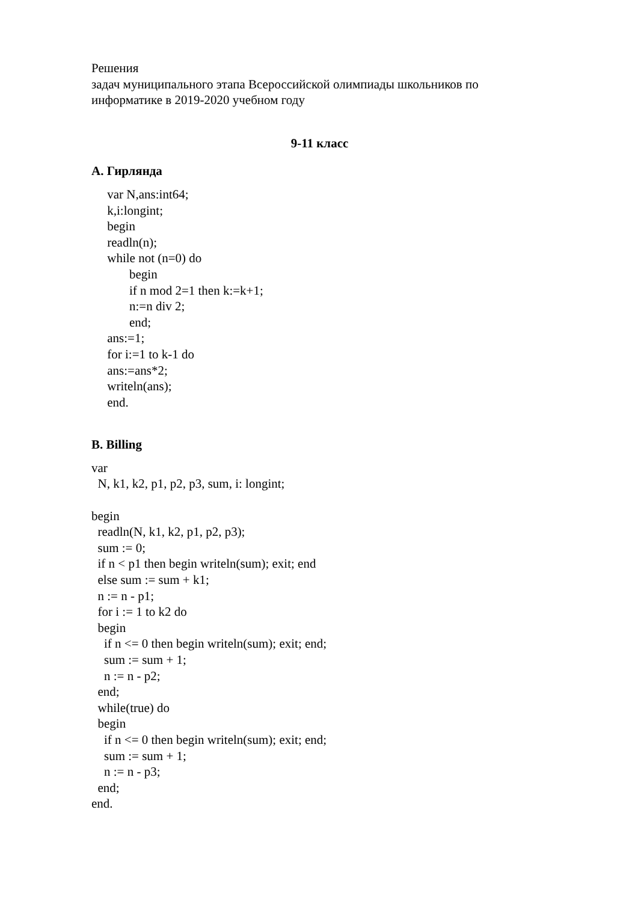Решения
задач муниципального этапа Всероссийской олимпиады школьников по информатике в 2019-2020 учебном году
9-11 класс
A. Гирлянда
var N,ans:int64; k,i:longint; begin readln(n); while not (n=0) do begin if n mod 2=1 then k:=k+1; n:=n div 2; end; ans:=1; for i:=1 to k-1 do ans:=ans*2; writeln(ans); end.
B. Billing
var N, k1, k2, p1, p2, p3, sum, i: longint; begin readln(N, k1, k2, p1, p2, p3); sum := 0; if n < p1 then begin writeln(sum); exit; end else sum := sum + k1; n := n - p1; for i := 1 to k2 do begin if n <= 0 then begin writeln(sum); exit; end; sum := sum + 1; n := n - p2; end; while(true) do begin if n <= 0 then begin writeln(sum); exit; end; sum := sum + 1; n := n - p3; end; end.